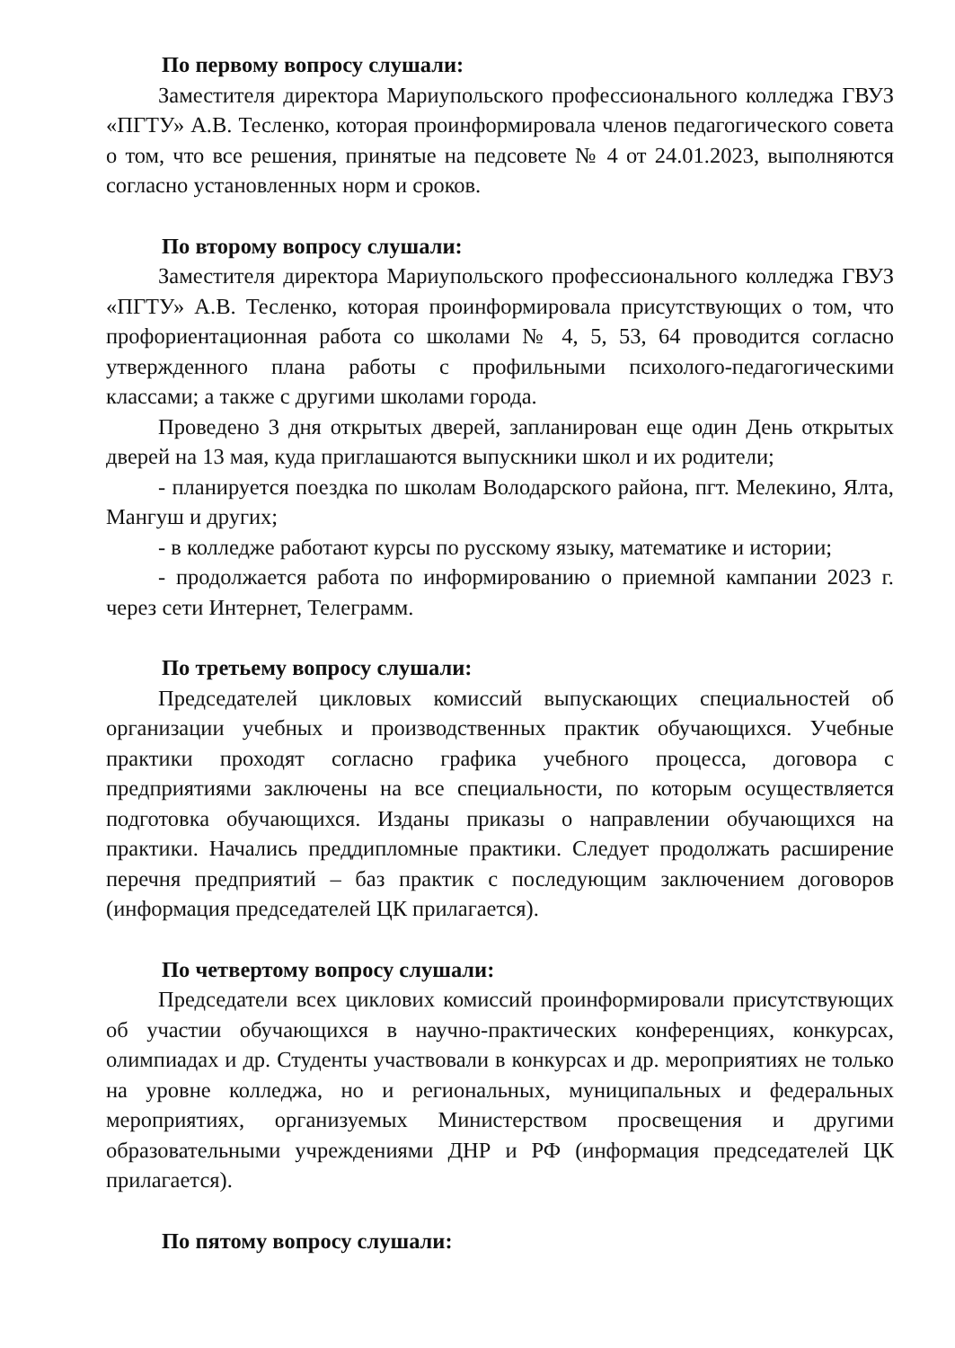По первому вопросу слушали:
Заместителя директора Мариупольского профессионального колледжа ГВУЗ «ПГТУ» А.В. Тесленко, которая проинформировала членов педагогического совета о том, что все решения, принятые на педсовете № 4 от 24.01.2023, выполняются согласно установленных норм и сроков.
По второму вопросу слушали:
Заместителя директора Мариупольского профессионального колледжа ГВУЗ «ПГТУ» А.В. Тесленко, которая проинформировала присутствующих о том, что профориентационная работа со школами № 4, 5, 53, 64 проводится согласно утвержденного плана работы с профильными психолого-педагогическими классами; а также с другими школами города.
Проведено 3 дня открытых дверей, запланирован еще один День открытых дверей на 13 мая, куда приглашаются выпускники школ и их родители;
- планируется поездка по школам Володарского района, пгт. Мелекино, Ялта, Мангуш и других;
- в колледже работают курсы по русскому языку, математике и истории;
- продолжается работа по информированию о приемной кампании 2023 г. через сети Интернет, Телеграмм.
По третьему вопросу слушали:
Председателей цикловых комиссий выпускающих специальностей об организации учебных и производственных практик обучающихся. Учебные практики проходят согласно графика учебного процесса, договора с предприятиями заключены на все специальности, по которым осуществляется подготовка обучающихся. Изданы приказы о направлении обучающихся на практики. Начались преддипломные практики. Следует продолжать расширение перечня предприятий – баз практик с последующим заключением договоров (информация председателей ЦК прилагается).
По четвертому вопросу слушали:
Председатели всех циклових комиссий проинформировали присутствующих об участии обучающихся в научно-практических конференциях, конкурсах, олимпиадах и др. Студенты участвовали в конкурсах и др. мероприятиях не только на уровне колледжа, но и региональных, муниципальных и федеральных мероприятиях, организуемых Министерством просвещения и другими образовательными учреждениями ДНР и РФ (информация председателей ЦК прилагается).
По пятому вопросу слушали: